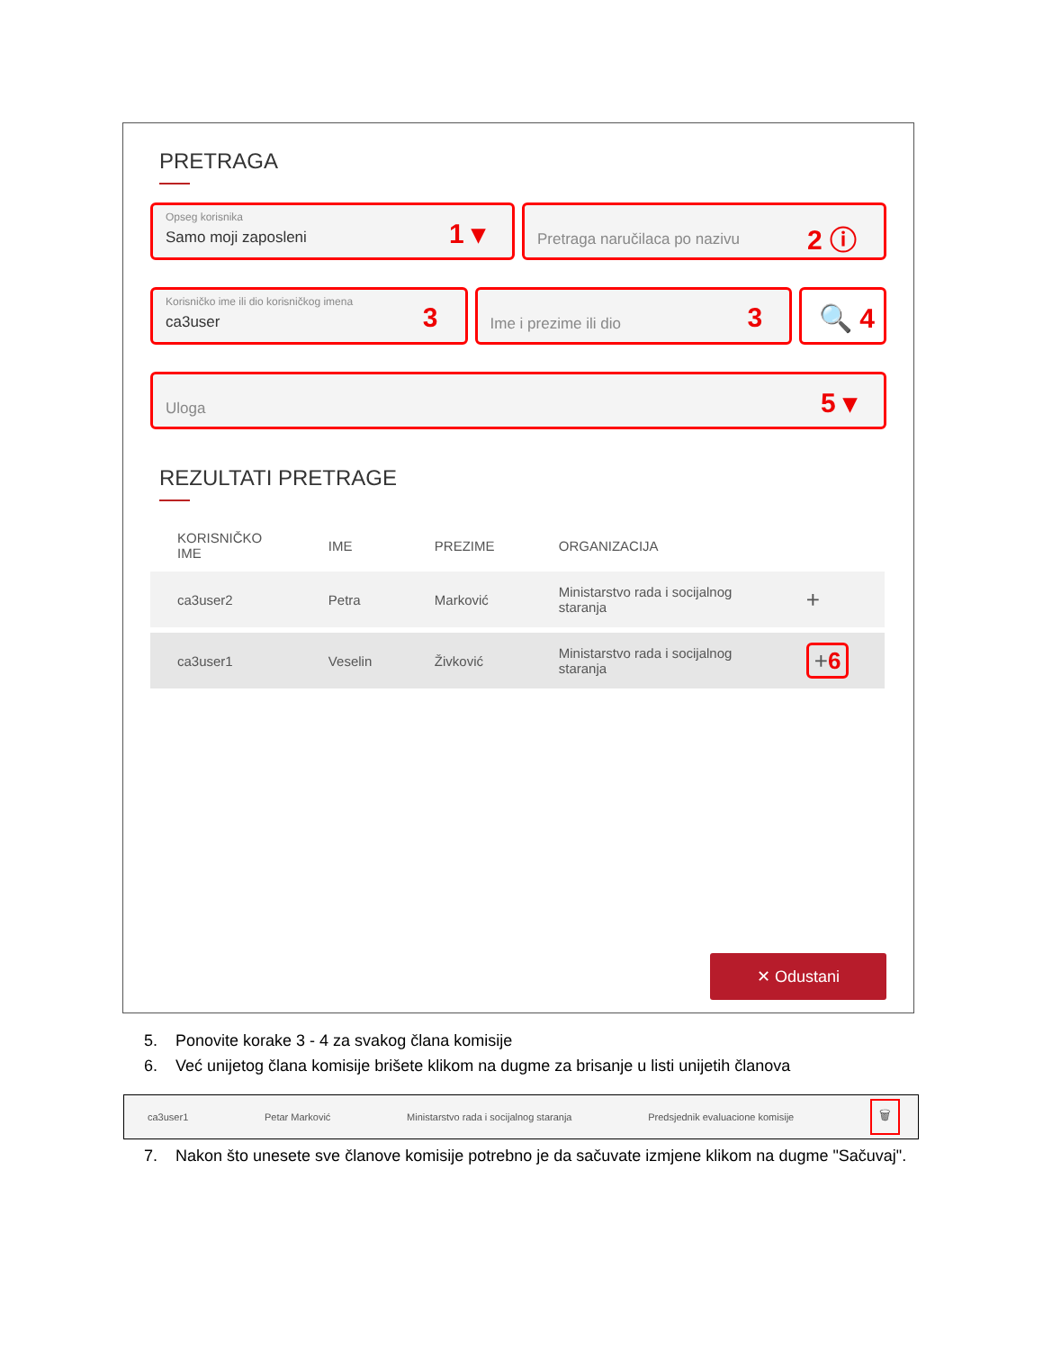PRETRAGA
Opseg korisnika
Samo moji zaposleni
1 ▾
Pretraga naručilaca po nazivu
2 ⓘ
Korisničko ime ili dio korisničkog imena
ca3user
3
Ime i prezime ili dio
3
🔍 4
Uloga
5 ▾
REZULTATI PRETRAGE
| KORISNIČKO IME | IME | PREZIME | ORGANIZACIJA | |
| --- | --- | --- | --- | --- |
| ca3user2 | Petra | Marković | Ministarstvo rada i socijalnog staranja | + |
| ca3user1 | Veselin | Živković | Ministarstvo rada i socijalnog staranja | + 6 |
✕ Odustani
5. Ponovite korake 3 - 4 za svakog člana komisije
6. Već unijetog člana komisije brišete klikom na dugme za brisanje u listi unijetih članova
ca3user1 Petar Marković Ministarstvo rada i socijalnog staranja Predsjednik evaluacione komisije 🗑
7. Nakon što unesete sve članove komisije potrebno je da sačuvate izmjene klikom na dugme "Sačuvaj".